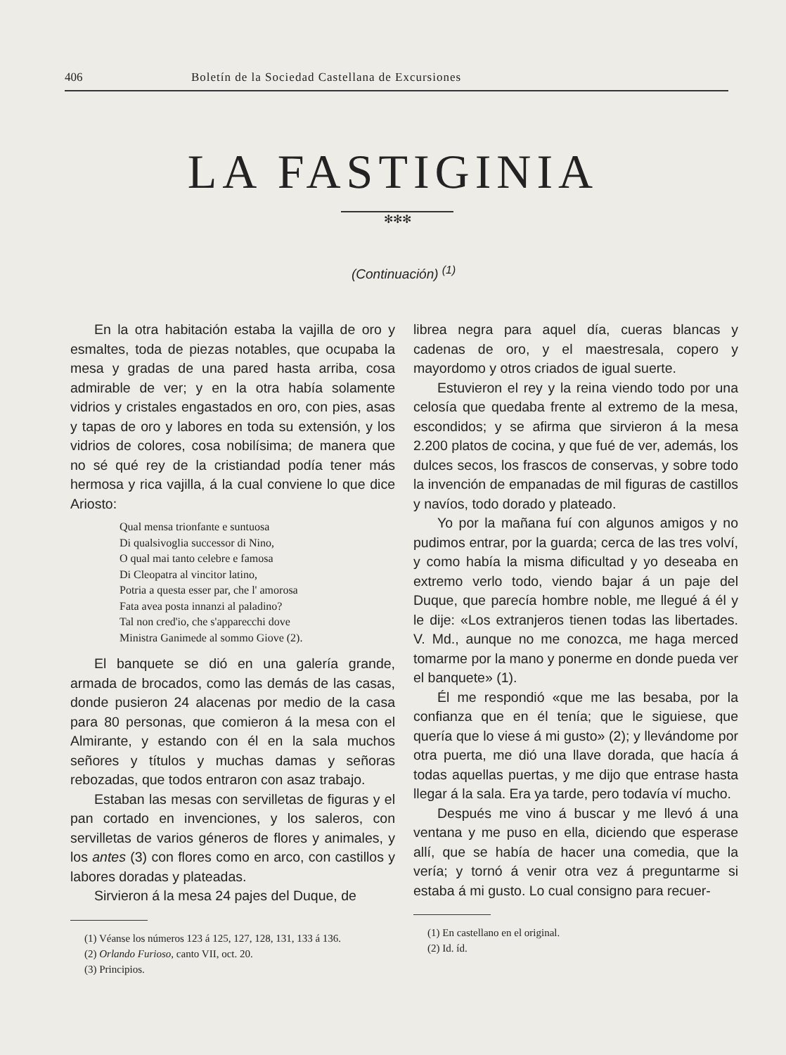406 Boletín de la Sociedad Castellana de Excursiones
LA FASTIGINIA
✻✻✻
(Continuación) <sup>(1)</sup>
En la otra habitación estaba la vajilla de oro y esmaltes, toda de piezas notables, que ocupaba la mesa y gradas de una pared hasta arriba, cosa admirable de ver; y en la otra había solamente vidrios y cristales engastados en oro, con pies, asas y tapas de oro y labores en toda su extensión, y los vidrios de colores, cosa nobilísima; de manera que no sé qué rey de la cristiandad podía tener más hermosa y rica vajilla, á la cual conviene lo que dice Ariosto:
Qual mensa trionfante e suntuosa
Di qualsivoglia successor di Nino,
O qual mai tanto celebre e famosa
Di Cleopatra al vincitor latino,
Potria a questa esser par, che l' amorosa
Fata avea posta innanzi al paladino?
Tal non cred'io, che s'apparecchi dove
Ministra Ganimede al sommo Giove (2).
El banquete se dió en una galería grande, armada de brocados, como las demás de las casas, donde pusieron 24 alacenas por medio de la casa para 80 personas, que comieron á la mesa con el Almirante, y estando con él en la sala muchos señores y títulos y muchas damas y señoras rebozadas, que todos entraron con asaz trabajo.
Estaban las mesas con servilletas de figuras y el pan cortado en invenciones, y los saleros, con servilletas de varios géneros de flores y animales, y los antes (3) con flores como en arco, con castillos y labores doradas y plateadas.
Sirvieron á la mesa 24 pajes del Duque, de
(1) Véanse los números 123 á 125, 127, 128, 131, 133 á 136.
(2) Orlando Furioso, canto VII, oct. 20.
(3) Principios.
librea negra para aquel día, cueras blancas y cadenas de oro, y el maestresala, copero y mayordomo y otros criados de igual suerte.
Estuvieron el rey y la reina viendo todo por una celosía que quedaba frente al extremo de la mesa, escondidos; y se afirma que sirvieron á la mesa 2.200 platos de cocina, y que fué de ver, además, los dulces secos, los frascos de conservas, y sobre todo la invención de empanadas de mil figuras de castillos y navíos, todo dorado y plateado.
Yo por la mañana fuí con algunos amigos y no pudimos entrar, por la guarda; cerca de las tres volví, y como había la misma dificultad y yo deseaba en extremo verlo todo, viendo bajar á un paje del Duque, que parecía hombre noble, me llegué á él y le dije: «Los extranjeros tienen todas las libertades. V. Md., aunque no me conozca, me haga merced tomarme por la mano y ponerme en donde pueda ver el banquete» (1).
Él me respondió «que me las besaba, por la confianza que en él tenía; que le siguiese, que quería que lo viese á mi gusto» (2); y llevándome por otra puerta, me dió una llave dorada, que hacía á todas aquellas puertas, y me dijo que entrase hasta llegar á la sala. Era ya tarde, pero todavía ví mucho.
Después me vino á buscar y me llevó á una ventana y me puso en ella, diciendo que esperase allí, que se había de hacer una comedia, que la vería; y tornó á venir otra vez á preguntarme si estaba á mi gusto. Lo cual consigno para recuer-
(1) En castellano en el original.
(2) Id. íd.